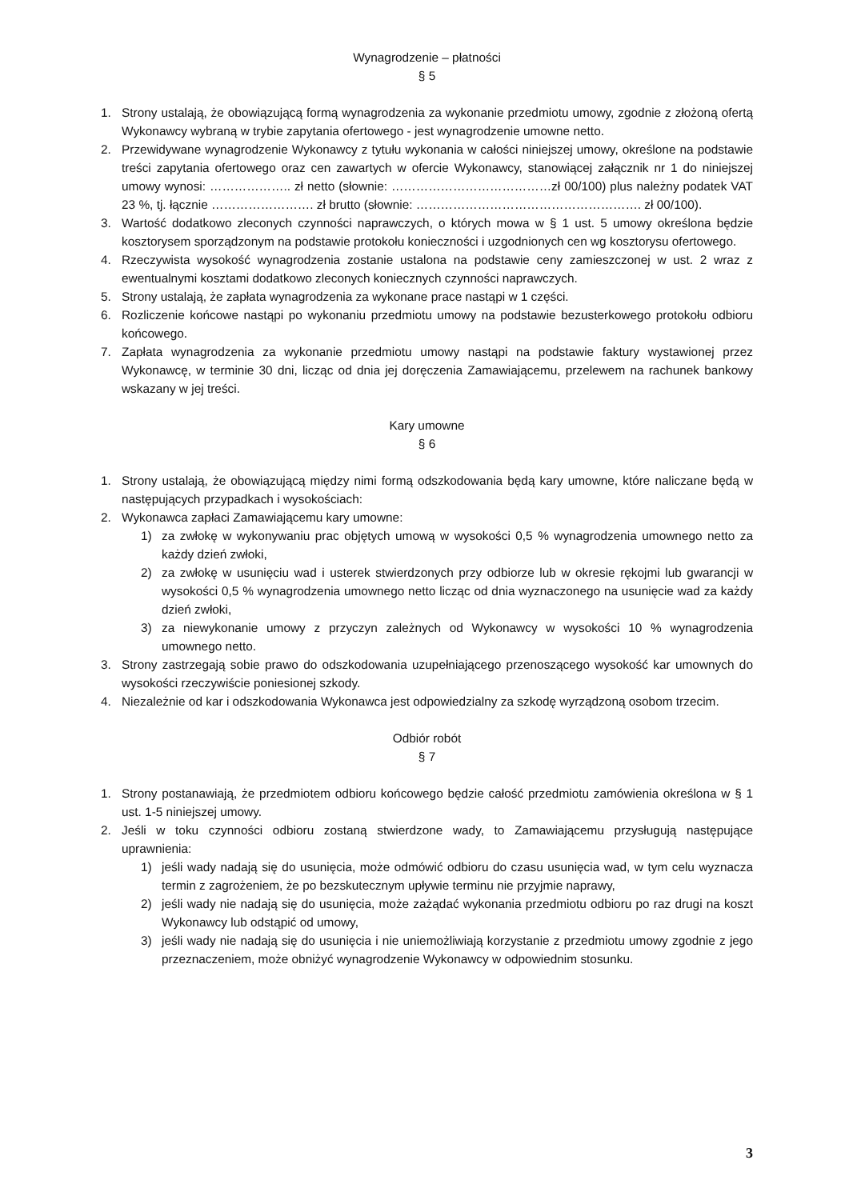Wynagrodzenie – płatności
§ 5
1. Strony ustalają, że obowiązującą formą wynagrodzenia za wykonanie przedmiotu umowy, zgodnie z złożoną ofertą Wykonawcy wybraną w trybie zapytania ofertowego - jest wynagrodzenie umowne netto.
2. Przewidywane wynagrodzenie Wykonawcy z tytułu wykonania w całości niniejszej umowy, określone na podstawie treści zapytania ofertowego oraz cen zawartych w ofercie Wykonawcy, stanowiącej załącznik nr 1 do niniejszej umowy wynosi: ……………….. zł netto (słownie: …………………………………zł 00/100) plus należny podatek VAT 23 %, tj. łącznie ……………………. zł brutto (słownie: ………………………………………………. zł 00/100).
3. Wartość dodatkowo zleconych czynności naprawczych, o których mowa w § 1 ust. 5 umowy określona będzie kosztorysem sporządzonym na podstawie protokołu konieczności i uzgodnionych cen wg kosztorysu ofertowego.
4. Rzeczywista wysokość wynagrodzenia zostanie ustalona na podstawie ceny zamieszczonej w ust. 2 wraz z ewentualnymi kosztami dodatkowo zleconych koniecznych czynności naprawczych.
5. Strony ustalają, że zapłata wynagrodzenia za wykonane prace nastąpi w 1 części.
6. Rozliczenie końcowe nastąpi po wykonaniu przedmiotu umowy na podstawie bezusterkowego protokołu odbioru końcowego.
7. Zapłata wynagrodzenia za wykonanie przedmiotu umowy nastąpi na podstawie faktury wystawionej przez Wykonawcę, w terminie 30 dni, licząc od dnia jej doręczenia Zamawiającemu, przelewem na rachunek bankowy wskazany w jej treści.
Kary umowne
§ 6
1. Strony ustalają, że obowiązującą między nimi formą odszkodowania będą kary umowne, które naliczane będą w następujących przypadkach i wysokościach:
2. Wykonawca zapłaci Zamawiającemu kary umowne:
1) za zwłokę w wykonywaniu prac objętych umową w wysokości 0,5 % wynagrodzenia umownego netto za każdy dzień zwłoki,
2) za zwłokę w usunięciu wad i usterek stwierdzonych przy odbiorze lub w okresie rękojmi lub gwarancji w wysokości 0,5 % wynagrodzenia umownego netto licząc od dnia wyznaczonego na usunięcie wad za każdy dzień zwłoki,
3) za niewykonanie umowy z przyczyn zależnych od Wykonawcy w wysokości 10 % wynagrodzenia umownego netto.
3. Strony zastrzegają sobie prawo do odszkodowania uzupełniającego przenoszącego wysokość kar umownych do wysokości rzeczywiście poniesionej szkody.
4. Niezależnie od kar i odszkodowania Wykonawca jest odpowiedzialny za szkodę wyrządzoną osobom trzecim.
Odbiór robót
§ 7
1. Strony postanawiają, że przedmiotem odbioru końcowego będzie całość przedmiotu zamówienia określona w § 1 ust. 1-5 niniejszej umowy.
2. Jeśli w toku czynności odbioru zostaną stwierdzone wady, to Zamawiającemu przysługują następujące uprawnienia:
1) jeśli wady nadają się do usunięcia, może odmówić odbioru do czasu usunięcia wad, w tym celu wyznacza termin z zagrożeniem, że po bezskutecznym upływie terminu nie przyjmie naprawy,
2) jeśli wady nie nadają się do usunięcia, może zażądać wykonania przedmiotu odbioru po raz drugi na koszt Wykonawcy lub odstąpić od umowy,
3) jeśli wady nie nadają się do usunięcia i nie uniemożliwiają korzystanie z przedmiotu umowy zgodnie z jego przeznaczeniem, może obniżyć wynagrodzenie Wykonawcy w odpowiednim stosunku.
3